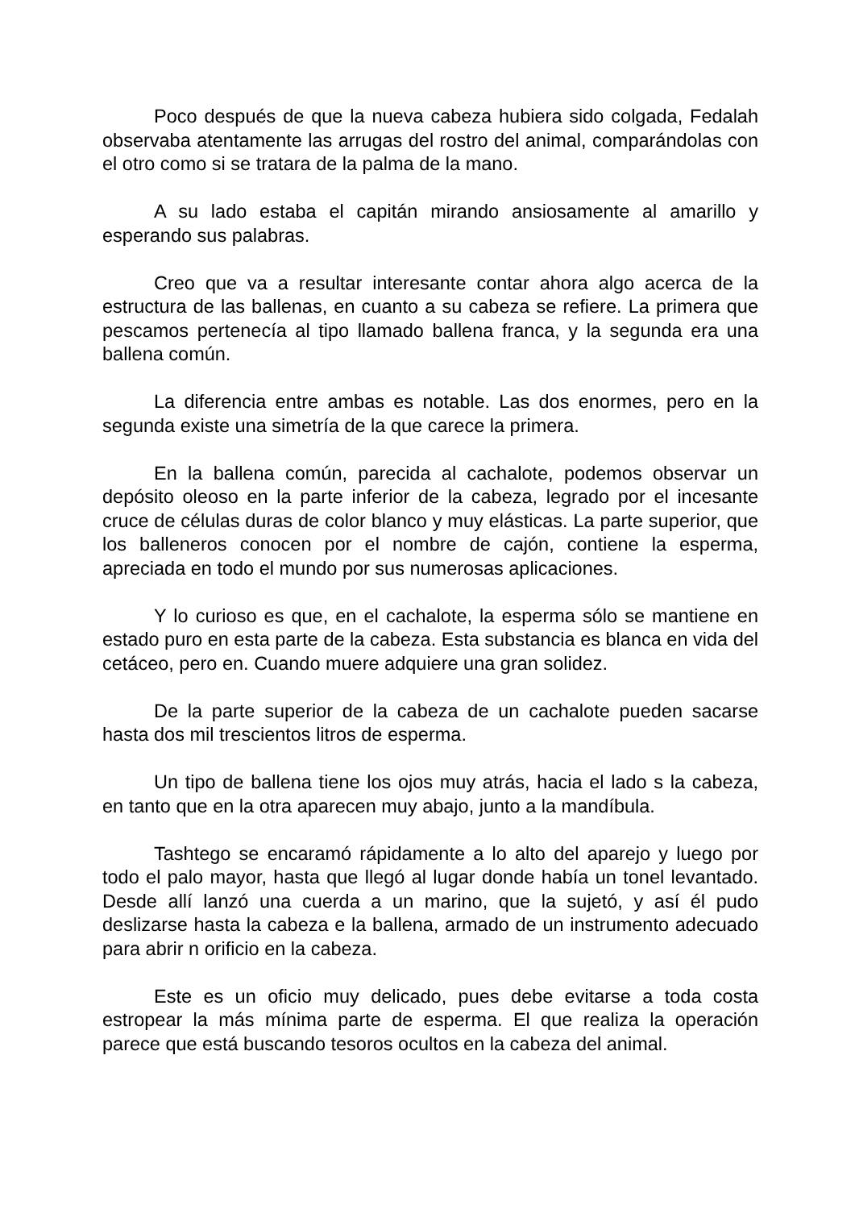Poco después de que la nueva cabeza hubiera sido colgada, Fedalah observaba atentamente las arrugas del rostro del animal, comparándolas con el otro como si se tratara de la palma de la mano.
A su lado estaba el capitán mirando ansiosamente al amarillo y esperando sus palabras.
Creo que va a resultar interesante contar ahora algo acerca de la estructura de las ballenas, en cuanto a su cabeza se refiere. La primera que pescamos pertenecía al tipo llamado ballena franca, y la segunda era una ballena común.
La diferencia entre ambas es notable. Las dos enormes, pero en la segunda existe una simetría de la que carece la primera.
En la ballena común, parecida al cachalote, podemos observar un depósito oleoso en la parte inferior de la cabeza, legrado por el incesante cruce de células duras de color blanco y muy elásticas. La parte superior, que los balleneros conocen por el nombre de cajón, contiene la esperma, apreciada en todo el mundo por sus numerosas aplicaciones.
Y lo curioso es que, en el cachalote, la esperma sólo se mantiene en estado puro en esta parte de la cabeza. Esta substancia es blanca en vida del cetáceo, pero en. Cuando muere adquiere una gran solidez.
De la parte superior de la cabeza de un cachalote pueden sacarse hasta dos mil trescientos litros de esperma.
Un tipo de ballena tiene los ojos muy atrás, hacia el lado s la cabeza, en tanto que en la otra aparecen muy abajo, junto a la mandíbula.
Tashtego se encaramó rápidamente a lo alto del aparejo y luego por todo el palo mayor, hasta que llegó al lugar donde había un tonel levantado. Desde allí lanzó una cuerda a un marino, que la sujetó, y así él pudo deslizarse hasta la cabeza e la ballena, armado de un instrumento adecuado para abrir n orificio en la cabeza.
Este es un oficio muy delicado, pues debe evitarse a toda costa estropear la más mínima parte de esperma. El que realiza la operación parece que está buscando tesoros ocultos en la cabeza del animal.